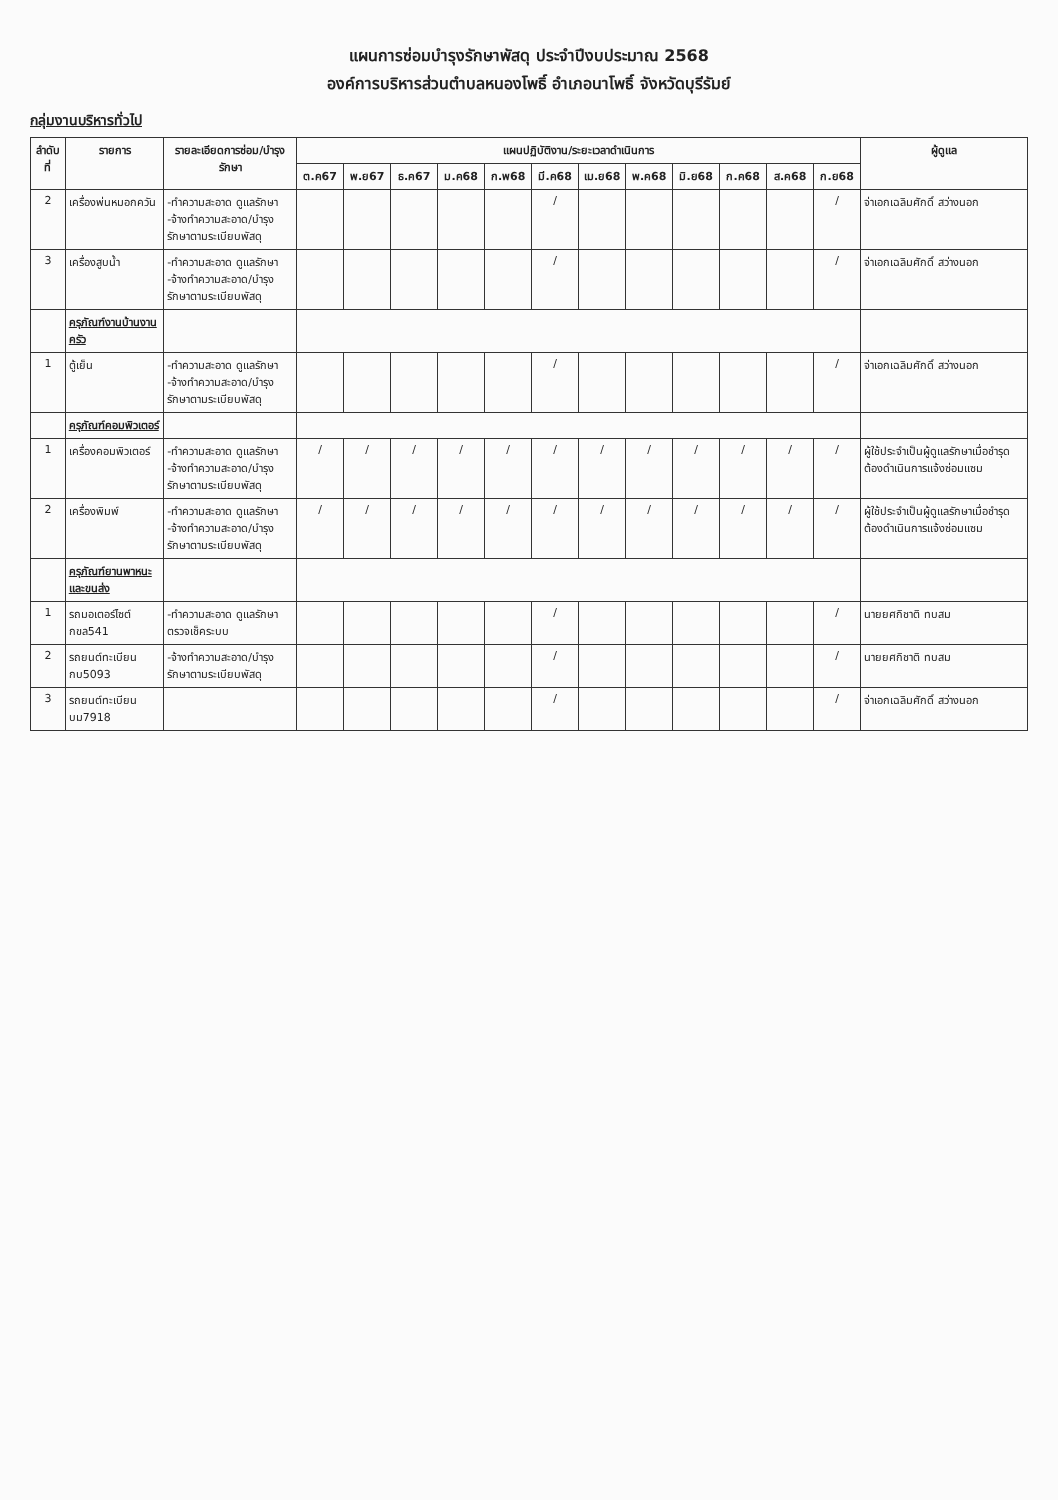แผนการซ่อมบำรุงรักษาพัสดุ ประจำปีงบประมาณ 2568
องค์การบริหารส่วนตำบลหนองโพธิ์ อำเภอนาโพธิ์ จังหวัดบุรีรัมย์
กลุ่มงานบริหารทั่วไป
| ลำดับที่ | รายการ | รายละเอียดการซ่อม/บำรุงรักษา | แผนปฏิบัติงาน/ระยะเวลาดำเนินการ | | | | | | | | | | | | ผู้ดูแล |
| --- | --- | --- | --- | --- | --- | --- | --- | --- | --- | --- | --- | --- | --- | --- | --- |
| | | | ต.ค67 | พ.ย67 | ธ.ค67 | ม.ค68 | ก.พ68 | มี.ค68 | เม.ย68 | พ.ค68 | มิ.ย68 | ก.ค68 | ส.ค68 | ก.ย68 | |
| 2 | เครื่องพ่นหมอกควัน | -ทำความสะอาด ดูแลรักษา -จ้างทำความสะอาด/บำรุงรักษาตามระเบียบพัสดุ | | | | | | / | | | | | | / | จ่าเอกเฉลิมศักดิ์ สว่างนอก |
| 3 | เครื่องสูบน้ำ | -ทำความสะอาด ดูแลรักษา -จ้างทำความสะอาด/บำรุงรักษาตามระเบียบพัสดุ | | | | | | / | | | | | | / | จ่าเอกเฉลิมศักดิ์ สว่างนอก |
| | ครุภัณฑ์งานบ้านงานครัว | | | | | | | | | | | | | | |
| 1 | ตู้เย็น | -ทำความสะอาด ดูแลรักษา -จ้างทำความสะอาด/บำรุงรักษาตามระเบียบพัสดุ | | | | | | / | | | | | | / | จ่าเอกเฉลิมศักดิ์ สว่างนอก |
| | ครุภัณฑ์คอมพิวเตอร์ | | | | | | | | | | | | | | |
| 1 | เครื่องคอมพิวเตอร์ | -ทำความสะอาด ดูแลรักษา -จ้างทำความสะอาด/บำรุงรักษาตามระเบียบพัสดุ | / | / | / | / | / | / | / | / | / | / | / | / | ผู้ใช้ประจำเป็นผู้ดูแลรักษาเมื่อชำรุดต้องดำเนินการแจ้งซ่อมแซม |
| 2 | เครื่องพิมพ์ | -ทำความสะอาด ดูแลรักษา -จ้างทำความสะอาด/บำรุงรักษาตามระเบียบพัสดุ | / | / | / | / | / | / | / | / | / | / | / | / | ผู้ใช้ประจำเป็นผู้ดูแลรักษาเมื่อชำรุดต้องดำเนินการแจ้งซ่อมแซม |
| | ครุภัณฑ์ยานพาหนะและขนส่ง | | | | | | | | | | | | | | |
| 1 | รถมอเตอร์ไซต์ กขล541 | -ทำความสะอาด ดูแลรักษาตรวจเช็คระบบ | | | | | | / | | | | | | / | นายยศกิชาติ ทบสม |
| 2 | รถยนต์ทะเบียน กบ5093 | -จ้างทำความสะอาด/บำรุงรักษาตามระเบียบพัสดุ | | | | | | / | | | | | | / | นายยศกิชาติ ทบสม |
| 3 | รถยนต์ทะเบียน บม7918 | | | | | | | / | | | | | | / | จ่าเอกเฉลิมศักดิ์ สว่างนอก |